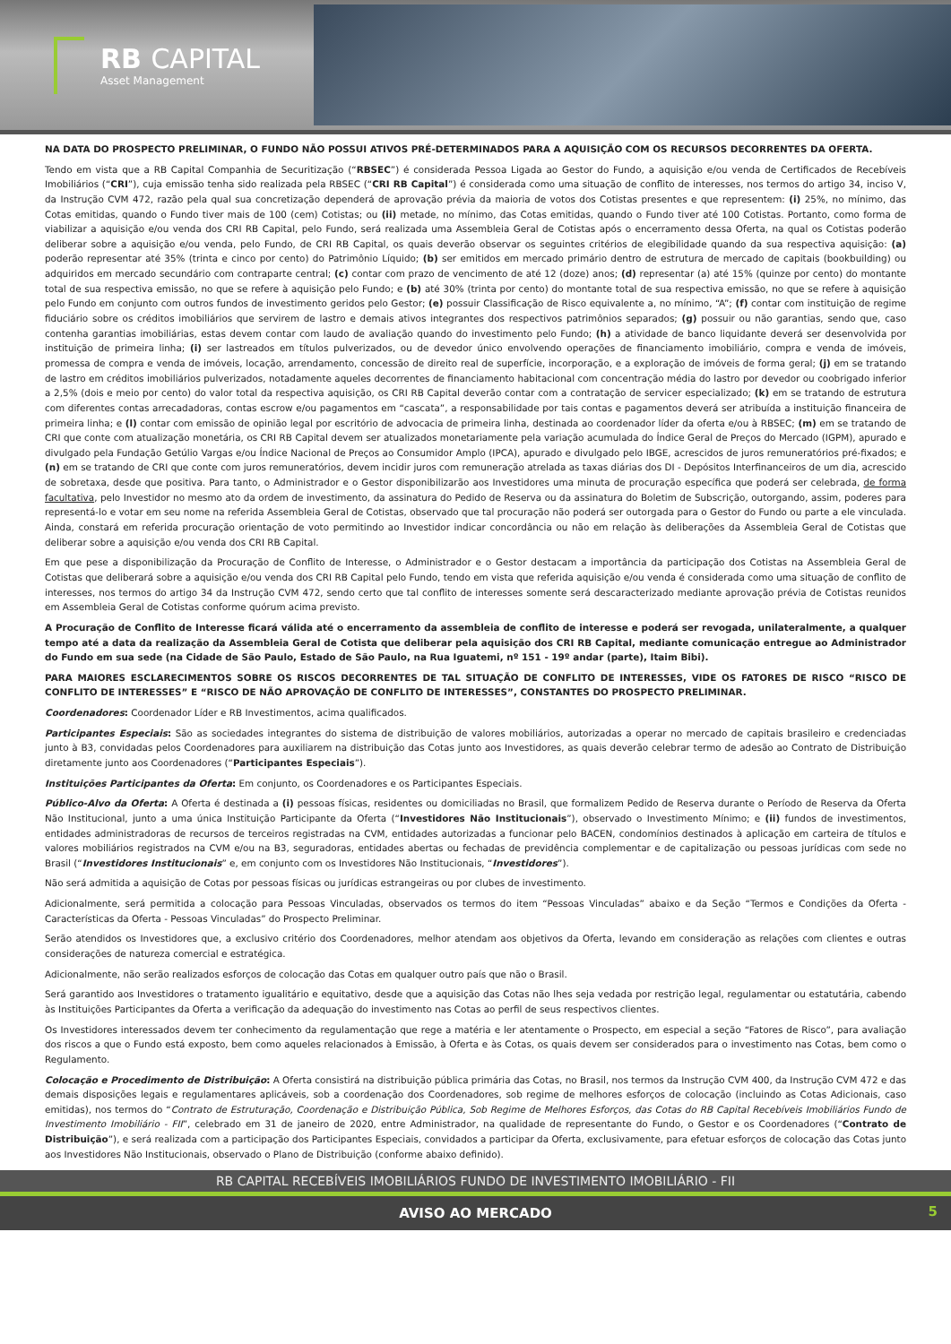RB CAPITAL
Asset Management
NA DATA DO PROSPECTO PRELIMINAR, O FUNDO NÃO POSSUI ATIVOS PRÉ-DETERMINADOS PARA A AQUISIÇÃO COM OS RECURSOS DECORRENTES DA OFERTA.
Tendo em vista que a RB Capital Companhia de Securitização (“RBSEC”) é considerada Pessoa Ligada ao Gestor do Fundo, a aquisição e/ou venda de Certificados de Recebíveis Imobiliários (“CRI”), cuja emissão tenha sido realizada pela RBSEC (“CRI RB Capital”) é considerada como uma situação de conflito de interesses, nos termos do artigo 34, inciso V, da Instrução CVM 472, razão pela qual sua concretização dependerá de aprovação prévia da maioria de votos dos Cotistas presentes e que representem: (i) 25%, no mínimo, das Cotas emitidas, quando o Fundo tiver mais de 100 (cem) Cotistas; ou (ii) metade, no mínimo, das Cotas emitidas, quando o Fundo tiver até 100 Cotistas. Portanto, como forma de viabilizar a aquisição e/ou venda dos CRI RB Capital, pelo Fundo, será realizada uma Assembleia Geral de Cotistas após o encerramento dessa Oferta, na qual os Cotistas poderão deliberar sobre a aquisição e/ou venda, pelo Fundo, de CRI RB Capital, os quais deverão observar os seguintes critérios de elegibilidade quando da sua respectiva aquisição: (a) poderão representar até 35% (trinta e cinco por cento) do Patrimônio Líquido; (b) ser emitidos em mercado primário dentro de estrutura de mercado de capitais (bookbuilding) ou adquiridos em mercado secundário com contraparte central; (c) contar com prazo de vencimento de até 12 (doze) anos; (d) representar (a) até 15% (quinze por cento) do montante total de sua respectiva emissão, no que se refere à aquisição pelo Fundo; e (b) até 30% (trinta por cento) do montante total de sua respectiva emissão, no que se refere à aquisição pelo Fundo em conjunto com outros fundos de investimento geridos pelo Gestor; (e) possuir Classificação de Risco equivalente a, no mínimo, “A”; (f) contar com instituição de regime fiduciário sobre os créditos imobiliários que servirem de lastro e demais ativos integrantes dos respectivos patrimônios separados; (g) possuir ou não garantias, sendo que, caso contenha garantias imobiliárias, estas devem contar com laudo de avaliação quando do investimento pelo Fundo; (h) a atividade de banco liquidante deverá ser desenvolvida por instituição de primeira linha; (i) ser lastreados em títulos pulverizados, ou de devedor único envolvendo operações de financiamento imobiliário, compra e venda de imóveis, promessa de compra e venda de imóveis, locação, arrendamento, concessão de direito real de superfície, incorporação, e a exploração de imóveis de forma geral; (j) em se tratando de lastro em créditos imobiliários pulverizados, notadamente aqueles decorrentes de financiamento habitacional com concentração média do lastro por devedor ou coobrigado inferior a 2,5% (dois e meio por cento) do valor total da respectiva aquisição, os CRI RB Capital deverão contar com a contratação de servicer especializado; (k) em se tratando de estrutura com diferentes contas arrecadadoras, contas escrow e/ou pagamentos em “cascata”, a responsabilidade por tais contas e pagamentos deverá ser atribuída a instituição financeira de primeira linha; e (l) contar com emissão de opinião legal por escritório de advocacia de primeira linha, destinada ao coordenador líder da oferta e/ou à RBSEC; (m) em se tratando de CRI que conte com atualização monetária, os CRI RB Capital devem ser atualizados monetariamente pela variação acumulada do Índice Geral de Preços do Mercado (IGPM), apurado e divulgado pela Fundação Getúlio Vargas e/ou Índice Nacional de Preços ao Consumidor Amplo (IPCA), apurado e divulgado pelo IBGE, acrescidos de juros remuneratórios pré-fixados; e (n) em se tratando de CRI que conte com juros remuneratórios, devem incidir juros com remuneração atrelada as taxas diárias dos DI - Depósitos Interfinanceiros de um dia, acrescido de sobretaxa, desde que positiva. Para tanto, o Administrador e o Gestor disponibilizarão aos Investidores uma minuta de procuração específica que poderá ser celebrada, de forma facultativa, pelo Investidor no mesmo ato da ordem de investimento, da assinatura do Pedido de Reserva ou da assinatura do Boletim de Subscrição, outorgando, assim, poderes para representá-lo e votar em seu nome na referida Assembleia Geral de Cotistas, observado que tal procuração não poderá ser outorgada para o Gestor do Fundo ou parte a ele vinculada. Ainda, constará em referida procuração orientação de voto permitindo ao Investidor indicar concordância ou não em relação às deliberações da Assembleia Geral de Cotistas que deliberar sobre a aquisição e/ou venda dos CRI RB Capital.
Em que pese a disponibilização da Procuração de Conflito de Interesse, o Administrador e o Gestor destacam a importância da participação dos Cotistas na Assembleia Geral de Cotistas que deliberará sobre a aquisição e/ou venda dos CRI RB Capital pelo Fundo, tendo em vista que referida aquisição e/ou venda é considerada como uma situação de conflito de interesses, nos termos do artigo 34 da Instrução CVM 472, sendo certo que tal conflito de interesses somente será descaracterizado mediante aprovação prévia de Cotistas reunidos em Assembleia Geral de Cotistas conforme quórum acima previsto.
A Procuração de Conflito de Interesse ficará válida até o encerramento da assembleia de conflito de interesse e poderá ser revogada, unilateralmente, a qualquer tempo até a data da realização da Assembleia Geral de Cotista que deliberar pela aquisição dos CRI RB Capital, mediante comunicação entregue ao Administrador do Fundo em sua sede (na Cidade de São Paulo, Estado de São Paulo, na Rua Iguatemi, nº 151 - 19º andar (parte), Itaim Bibi).
PARA MAIORES ESCLARECIMENTOS SOBRE OS RISCOS DECORRENTES DE TAL SITUAÇÃO DE CONFLITO DE INTERESSES, VIDE OS FATORES DE RISCO “RISCO DE CONFLITO DE INTERESSES” E “RISCO DE NÃO APROVAÇÃO DE CONFLITO DE INTERESSES”, CONSTANTES DO PROSPECTO PRELIMINAR.
Coordenadores: Coordenador Líder e RB Investimentos, acima qualificados.
Participantes Especiais: São as sociedades integrantes do sistema de distribuição de valores mobiliários, autorizadas a operar no mercado de capitais brasileiro e credenciadas junto à B3, convidadas pelos Coordenadores para auxiliarem na distribuição das Cotas junto aos Investidores, as quais deverão celebrar termo de adesão ao Contrato de Distribuição diretamente junto aos Coordenadores (“Participantes Especiais”).
Instituições Participantes da Oferta: Em conjunto, os Coordenadores e os Participantes Especiais.
Público-Alvo da Oferta: A Oferta é destinada a (i) pessoas físicas, residentes ou domiciliadas no Brasil, que formalizem Pedido de Reserva durante o Período de Reserva da Oferta Não Institucional, junto a uma única Instituição Participante da Oferta (“Investidores Não Institucionais”), observado o Investimento Mínimo; e (ii) fundos de investimentos, entidades administradoras de recursos de terceiros registradas na CVM, entidades autorizadas a funcionar pelo BACEN, condomínios destinados à aplicação em carteira de títulos e valores mobiliários registrados na CVM e/ou na B3, seguradoras, entidades abertas ou fechadas de previdência complementar e de capitalização ou pessoas jurídicas com sede no Brasil (“Investidores Institucionais” e, em conjunto com os Investidores Não Institucionais, “Investidores”).
Não será admitida a aquisição de Cotas por pessoas físicas ou jurídicas estrangeiras ou por clubes de investimento.
Adicionalmente, será permitida a colocação para Pessoas Vinculadas, observados os termos do item “Pessoas Vinculadas” abaixo e da Seção “Termos e Condições da Oferta - Características da Oferta - Pessoas Vinculadas” do Prospecto Preliminar.
Serão atendidos os Investidores que, a exclusivo critério dos Coordenadores, melhor atendam aos objetivos da Oferta, levando em consideração as relações com clientes e outras considerações de natureza comercial e estratégica.
Adicionalmente, não serão realizados esforços de colocação das Cotas em qualquer outro país que não o Brasil.
Será garantido aos Investidores o tratamento igualitário e equitativo, desde que a aquisição das Cotas não lhes seja vedada por restrição legal, regulamentar ou estatutária, cabendo às Instituições Participantes da Oferta a verificação da adequação do investimento nas Cotas ao perfil de seus respectivos clientes.
Os Investidores interessados devem ter conhecimento da regulamentação que rege a matéria e ler atentamente o Prospecto, em especial a seção “Fatores de Risco”, para avaliação dos riscos a que o Fundo está exposto, bem como aqueles relacionados à Emissão, à Oferta e às Cotas, os quais devem ser considerados para o investimento nas Cotas, bem como o Regulamento.
Colocação e Procedimento de Distribuição: A Oferta consistirá na distribuição pública primária das Cotas, no Brasil, nos termos da Instrução CVM 400, da Instrução CVM 472 e das demais disposições legais e regulamentares aplicáveis, sob a coordenação dos Coordenadores, sob regime de melhores esforços de colocação (incluindo as Cotas Adicionais, caso emitidas), nos termos do “Contrato de Estruturação, Coordenação e Distribuição Pública, Sob Regime de Melhores Esforços, das Cotas do RB Capital Recebíveis Imobiliários Fundo de Investimento Imobiliário - FII”, celebrado em 31 de janeiro de 2020, entre Administrador, na qualidade de representante do Fundo, o Gestor e os Coordenadores (“Contrato de Distribuição”), e será realizada com a participação dos Participantes Especiais, convidados a participar da Oferta, exclusivamente, para efetuar esforços de colocação das Cotas junto aos Investidores Não Institucionais, observado o Plano de Distribuição (conforme abaixo definido).
RB CAPITAL RECEBÍVEIS IMOBILIÁRIOS FUNDO DE INVESTIMENTO IMOBILIÁRIO - FII
AVISO AO MERCADO 5